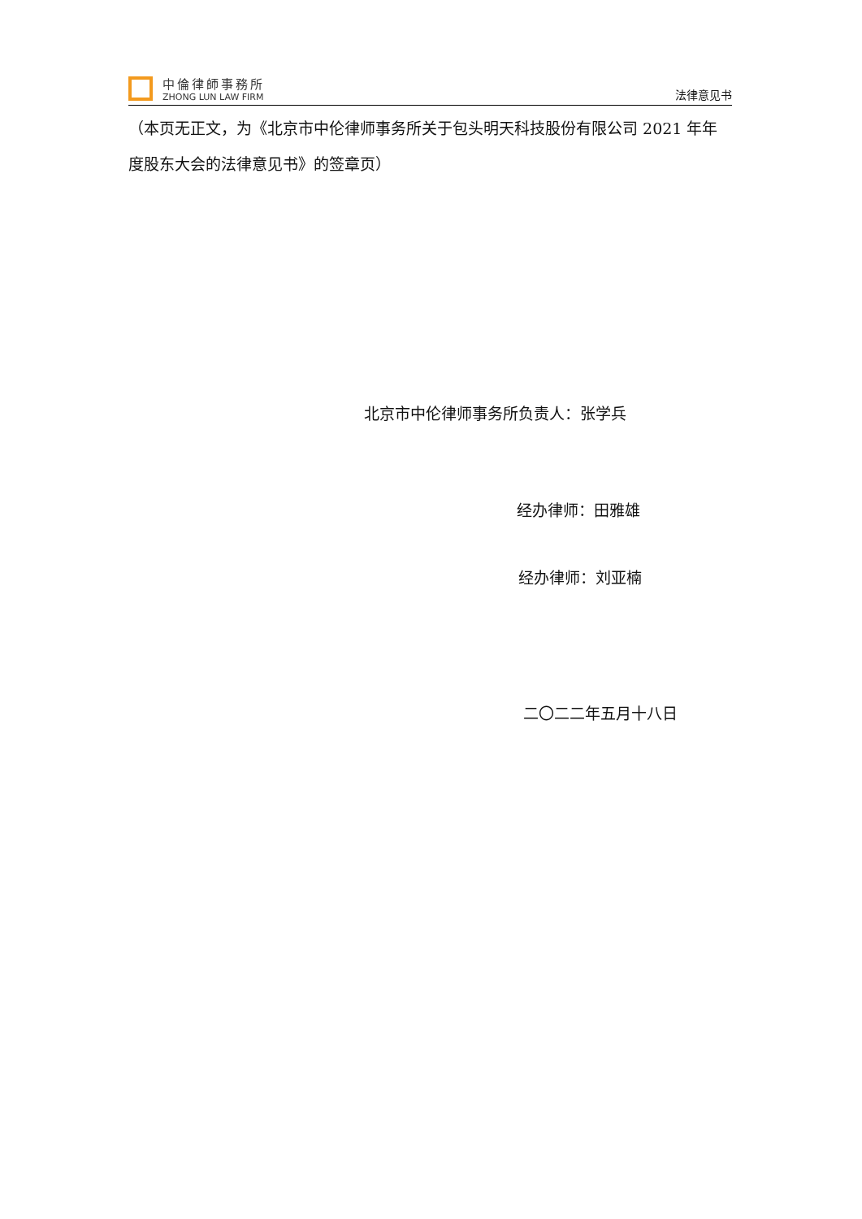中倫律師事務所
ZHONG LUN LAW FIRM
法律意见书
（本页无正文，为《北京市中伦律师事务所关于包头明天科技股份有限公司 2021 年年度股东大会的法律意见书》的签章页）
北京市中伦律师事务所负责人：张学兵
经办律师：田雅雄
经办律师：刘亚楠
二〇二二年五月十八日